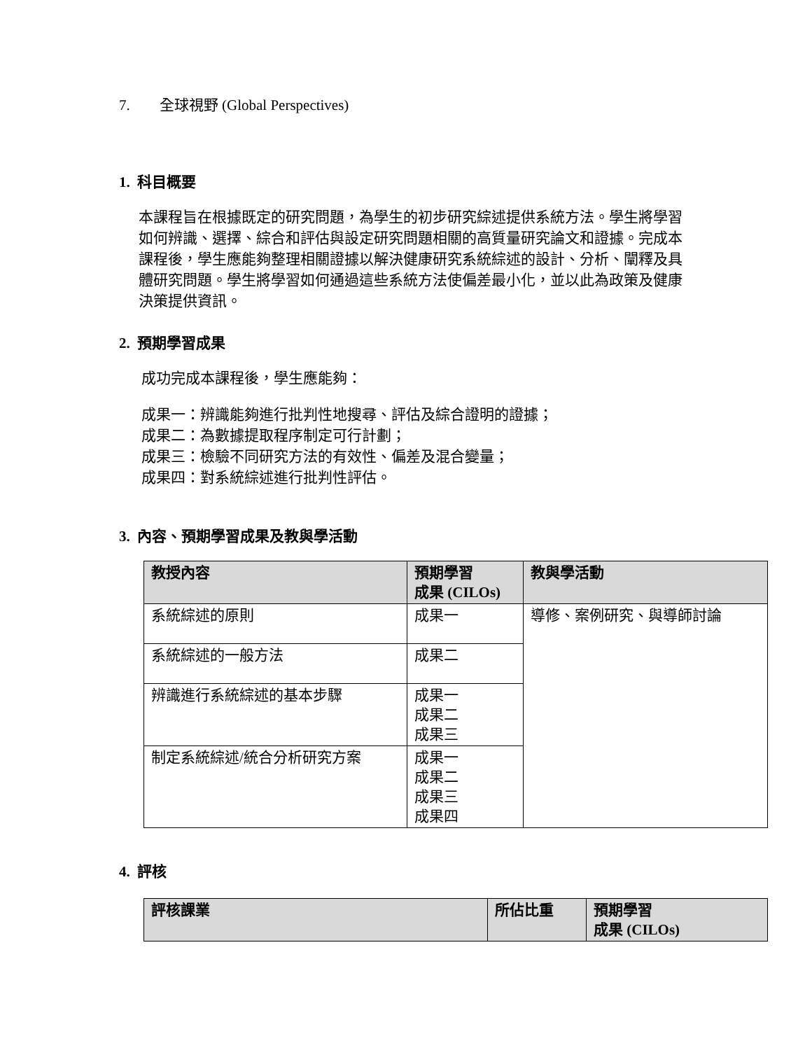7. 全球視野 (Global Perspectives)
1. 科目概要
本課程旨在根據既定的研究問題，為學生的初步研究綜述提供系統方法。學生將學習如何辨識、選擇、綜合和評估與設定研究問題相關的高質量研究論文和證據。完成本課程後，學生應能夠整理相關證據以解決健康研究系統綜述的設計、分析、闡釋及具體研究問題。學生將學習如何通過這些系統方法使偏差最小化，並以此為政策及健康決策提供資訊。
2. 預期學習成果
成功完成本課程後，學生應能夠：
成果一：辨識能夠進行批判性地搜尋、評估及綜合證明的證據；
成果二：為數據提取程序制定可行計劃；
成果三：檢驗不同研究方法的有效性、偏差及混合變量；
成果四：對系統綜述進行批判性評估。
3. 內容、預期學習成果及教與學活動
| 教授內容 | 預期學習 成果 (CILOs) | 教與學活動 |
| --- | --- | --- |
| 系統綜述的原則 | 成果一 | 導修、案例研究、與導師討論 |
| 系統綜述的一般方法 | 成果二 | |
| 辨識進行系統綜述的基本步驟 | 成果一 成果二 成果三 | |
| 制定系統綜述/統合分析研究方案 | 成果一 成果二 成果三 成果四 | |
4. 評核
| 評核課業 | 所佔比重 | 預期學習 成果 (CILOs) |
| --- | --- | --- |